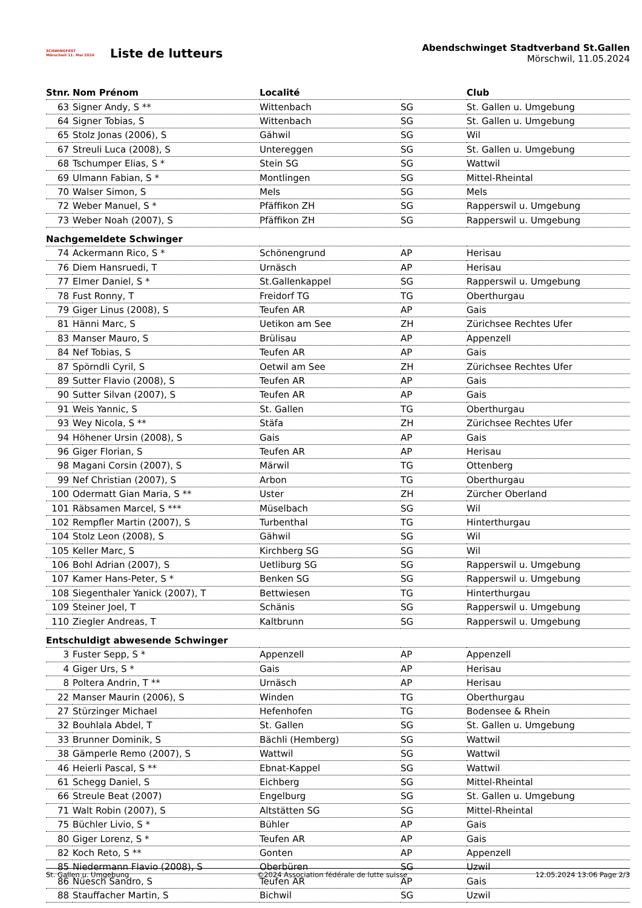SCHWINGFEST
Mörschwil 11. Mai 2024
Liste de lutteurs
Abendschwinget Stadtverband St.Gallen
Mörschwil, 11.05.2024
| Stnr. | Nom Prénom | Localité | | Club |
| --- | --- | --- | --- | --- |
| 63 | Signer Andy, S ** | Wittenbach | SG | St. Gallen u. Umgebung |
| 64 | Signer Tobias, S | Wittenbach | SG | St. Gallen u. Umgebung |
| 65 | Stolz Jonas (2006), S | Gähwil | SG | Wil |
| 67 | Streuli Luca (2008), S | Untereggen | SG | St. Gallen u. Umgebung |
| 68 | Tschumper Elias, S * | Stein SG | SG | Wattwil |
| 69 | Ulmann Fabian, S * | Montlingen | SG | Mittel-Rheintal |
| 70 | Walser Simon, S | Mels | SG | Mels |
| 72 | Weber Manuel, S * | Pfäffikon ZH | SG | Rapperswil u. Umgebung |
| 73 | Weber Noah (2007), S | Pfäffikon ZH | SG | Rapperswil u. Umgebung |
| Nachgemeldete Schwinger | | | | |
| 74 | Ackermann Rico, S * | Schönengrund | AP | Herisau |
| 76 | Diem Hansruedi, T | Urnäsch | AP | Herisau |
| 77 | Elmer Daniel, S * | St.Gallenkappel | SG | Rapperswil u. Umgebung |
| 78 | Fust Ronny, T | Freidorf TG | TG | Oberthurgau |
| 79 | Giger Linus (2008), S | Teufen AR | AP | Gais |
| 81 | Hänni Marc, S | Uetikon am See | ZH | Zürichsee Rechtes Ufer |
| 83 | Manser Mauro, S | Brülisau | AP | Appenzell |
| 84 | Nef Tobias, S | Teufen AR | AP | Gais |
| 87 | Spörndli Cyril, S | Oetwil am See | ZH | Zürichsee Rechtes Ufer |
| 89 | Sutter Flavio (2008), S | Teufen AR | AP | Gais |
| 90 | Sutter Silvan (2007), S | Teufen AR | AP | Gais |
| 91 | Weis Yannic, S | St. Gallen | TG | Oberthurgau |
| 93 | Wey Nicola, S ** | Stäfa | ZH | Zürichsee Rechtes Ufer |
| 94 | Höhener Ursin (2008), S | Gais | AP | Gais |
| 96 | Giger Florian, S | Teufen AR | AP | Herisau |
| 98 | Magani Corsin (2007), S | Märwil | TG | Ottenberg |
| 99 | Nef Christian (2007), S | Arbon | TG | Oberthurgau |
| 100 | Odermatt Gian Maria, S ** | Uster | ZH | Zürcher Oberland |
| 101 | Räbsamen Marcel, S *** | Müselbach | SG | Wil |
| 102 | Rempfler Martin (2007), S | Turbenthal | TG | Hinterthurgau |
| 104 | Stolz Leon (2008), S | Gähwil | SG | Wil |
| 105 | Keller Marc, S | Kirchberg SG | SG | Wil |
| 106 | Bohl Adrian (2007), S | Uetliburg SG | SG | Rapperswil u. Umgebung |
| 107 | Kamer Hans-Peter, S * | Benken SG | SG | Rapperswil u. Umgebung |
| 108 | Siegenthaler Yanick (2007), T | Bettwiesen | TG | Hinterthurgau |
| 109 | Steiner Joel, T | Schänis | SG | Rapperswil u. Umgebung |
| 110 | Ziegler Andreas, T | Kaltbrunn | SG | Rapperswil u. Umgebung |
| Entschuldigt abwesende Schwinger | | | | |
| 3 | Fuster Sepp, S * | Appenzell | AP | Appenzell |
| 4 | Giger Urs, S * | Gais | AP | Herisau |
| 8 | Poltera Andrin, T ** | Urnäsch | AP | Herisau |
| 22 | Manser Maurin (2006), S | Winden | TG | Oberthurgau |
| 27 | Stürzinger Michael | Hefenhofen | TG | Bodensee & Rhein |
| 32 | Bouhlala Abdel, T | St. Gallen | SG | St. Gallen u. Umgebung |
| 33 | Brunner Dominik, S | Bächli (Hemberg) | SG | Wattwil |
| 38 | Gämperle Remo (2007), S | Wattwil | SG | Wattwil |
| 46 | Heierli Pascal, S ** | Ebnat-Kappel | SG | Wattwil |
| 61 | Schegg Daniel, S | Eichberg | SG | Mittel-Rheintal |
| 66 | Streule Beat (2007) | Engelburg | SG | St. Gallen u. Umgebung |
| 71 | Walt Robin (2007), S | Altstätten SG | SG | Mittel-Rheintal |
| 75 | Büchler Livio, S * | Bühler | AP | Gais |
| 80 | Giger Lorenz, S * | Teufen AR | AP | Gais |
| 82 | Koch Reto, S ** | Gonten | AP | Appenzell |
| 85 | Niedermann Flavio (2008), S | Oberbüren | SG | Uzwil |
| 86 | Nüesch Sandro, S | Teufen AR | AP | Gais |
| 88 | Stauffacher Martin, S | Bichwil | SG | Uzwil |
St. Gallen u. Umgebung ©2024 Association fédérale de lutte suisse 12.05.2024 13:06 Page 2/3